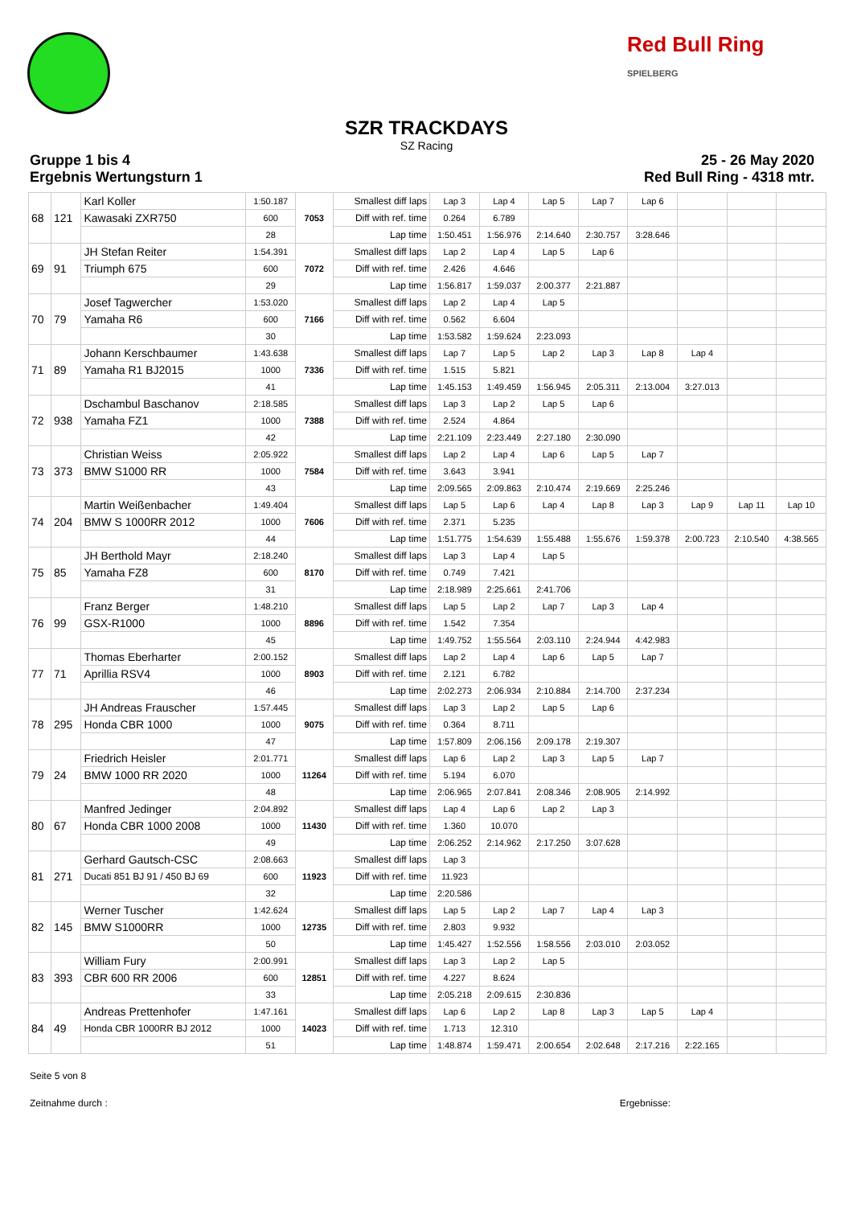Red Bull Ring
SPIELBERG
SZR TRACKDAYS
SZ Racing
Gruppe 1 bis 4
Ergebnis Wertungsturn 1
25 - 26 May 2020
Red Bull Ring - 4318 mtr.
| 68 | 121 | Karl Koller | 1:50.187 | 7053 | Smallest diff laps | Lap 3 | Lap 4 | Lap 5 | Lap 7 | Lap 6 | | | |
| | | Kawasaki ZXR750 | 600 | | Diff with ref. time | 0.264 | 6.789 | | | | | | |
| | | | 28 | | Lap time | 1:50.451 | 1:56.976 | 2:14.640 | 2:30.757 | 3:28.646 | | | |
| 69 | 91 | JH Stefan Reiter | 1:54.391 | 7072 | Smallest diff laps | Lap 2 | Lap 4 | Lap 5 | Lap 6 | | | | |
| | | Triumph 675 | 600 | | Diff with ref. time | 2.426 | 4.646 | | | | | | |
| | | | 29 | | Lap time | 1:56.817 | 1:59.037 | 2:00.377 | 2:21.887 | | | | |
| 70 | 79 | Josef Tagwercher | 1:53.020 | 7166 | Smallest diff laps | Lap 2 | Lap 4 | Lap 5 | | | | | |
| | | Yamaha R6 | 600 | | Diff with ref. time | 0.562 | 6.604 | | | | | | |
| | | | 30 | | Lap time | 1:53.582 | 1:59.624 | 2:23.093 | | | | | |
| 71 | 89 | Johann Kerschbaumer | 1:43.638 | 7336 | Smallest diff laps | Lap 7 | Lap 5 | Lap 2 | Lap 3 | Lap 8 | Lap 4 | | |
| | | Yamaha R1 BJ2015 | 1000 | | Diff with ref. time | 1.515 | 5.821 | | | | | | |
| | | | 41 | | Lap time | 1:45.153 | 1:49.459 | 1:56.945 | 2:05.311 | 2:13.004 | 3:27.013 | | |
| 72 | 938 | Dschambul Baschanov | 2:18.585 | 7388 | Smallest diff laps | Lap 3 | Lap 2 | Lap 5 | Lap 6 | | | | |
| | | Yamaha FZ1 | 1000 | | Diff with ref. time | 2.524 | 4.864 | | | | | | |
| | | | 42 | | Lap time | 2:21.109 | 2:23.449 | 2:27.180 | 2:30.090 | | | | |
| 73 | 373 | Christian Weiss | 2:05.922 | 7584 | Smallest diff laps | Lap 2 | Lap 4 | Lap 6 | Lap 5 | Lap 7 | | | |
| | | BMW S1000 RR | 1000 | | Diff with ref. time | 3.643 | 3.941 | | | | | | |
| | | | 43 | | Lap time | 2:09.565 | 2:09.863 | 2:10.474 | 2:19.669 | 2:25.246 | | | |
| 74 | 204 | Martin Weißenbacher | 1:49.404 | 7606 | Smallest diff laps | Lap 5 | Lap 6 | Lap 4 | Lap 8 | Lap 3 | Lap 9 | Lap 11 | Lap 10 |
| | | BMW S 1000RR 2012 | 1000 | | Diff with ref. time | 2.371 | 5.235 | | | | | | |
| | | | 44 | | Lap time | 1:51.775 | 1:54.639 | 1:55.488 | 1:55.676 | 1:59.378 | 2:00.723 | 2:10.540 | 4:38.565 |
| 75 | 85 | JH Berthold Mayr | 2:18.240 | 8170 | Smallest diff laps | Lap 3 | Lap 4 | Lap 5 | | | | | |
| | | Yamaha FZ8 | 600 | | Diff with ref. time | 0.749 | 7.421 | | | | | | |
| | | | 31 | | Lap time | 2:18.989 | 2:25.661 | 2:41.706 | | | | | |
| 76 | 99 | Franz Berger | 1:48.210 | 8896 | Smallest diff laps | Lap 5 | Lap 2 | Lap 7 | Lap 3 | Lap 4 | | | |
| | | GSX-R1000 | 1000 | | Diff with ref. time | 1.542 | 7.354 | | | | | | |
| | | | 45 | | Lap time | 1:49.752 | 1:55.564 | 2:03.110 | 2:24.944 | 4:42.983 | | | |
| 77 | 71 | Thomas Eberharter | 2:00.152 | 8903 | Smallest diff laps | Lap 2 | Lap 4 | Lap 6 | Lap 5 | Lap 7 | | | |
| | | Aprillia RSV4 | 1000 | | Diff with ref. time | 2.121 | 6.782 | | | | | | |
| | | | 46 | | Lap time | 2:02.273 | 2:06.934 | 2:10.884 | 2:14.700 | 2:37.234 | | | |
| 78 | 295 | JH Andreas Frauscher | 1:57.445 | 9075 | Smallest diff laps | Lap 3 | Lap 2 | Lap 5 | Lap 6 | | | | |
| | | Honda CBR 1000 | 1000 | | Diff with ref. time | 0.364 | 8.711 | | | | | | |
| | | | 47 | | Lap time | 1:57.809 | 2:06.156 | 2:09.178 | 2:19.307 | | | | |
| 79 | 24 | Friedrich Heisler | 2:01.771 | 11264 | Smallest diff laps | Lap 6 | Lap 2 | Lap 3 | Lap 5 | Lap 7 | | | |
| | | BMW 1000 RR 2020 | 1000 | | Diff with ref. time | 5.194 | 6.070 | | | | | | |
| | | | 48 | | Lap time | 2:06.965 | 2:07.841 | 2:08.346 | 2:08.905 | 2:14.992 | | | |
| 80 | 67 | Manfred Jedinger | 2:04.892 | 11430 | Smallest diff laps | Lap 4 | Lap 6 | Lap 2 | Lap 3 | | | | |
| | | Honda CBR 1000 2008 | 1000 | | Diff with ref. time | 1.360 | 10.070 | | | | | | |
| | | | 49 | | Lap time | 2:06.252 | 2:14.962 | 2:17.250 | 3:07.628 | | | | |
| 81 | 271 | Gerhard Gautsch-CSC | 2:08.663 | 11923 | Smallest diff laps | Lap 3 | | | | | | | |
| | | Ducati 851 BJ 91 / 450 BJ 69 | 600 | | Diff with ref. time | 11.923 | | | | | | | |
| | | | 32 | | Lap time | 2:20.586 | | | | | | | |
| 82 | 145 | Werner Tuscher | 1:42.624 | 12735 | Smallest diff laps | Lap 5 | Lap 2 | Lap 7 | Lap 4 | Lap 3 | | | |
| | | BMW S1000RR | 1000 | | Diff with ref. time | 2.803 | 9.932 | | | | | | |
| | | | 50 | | Lap time | 1:45.427 | 1:52.556 | 1:58.556 | 2:03.010 | 2:03.052 | | | |
| 83 | 393 | William Fury | 2:00.991 | 12851 | Smallest diff laps | Lap 3 | Lap 2 | Lap 5 | | | | | |
| | | CBR 600 RR 2006 | 600 | | Diff with ref. time | 4.227 | 8.624 | | | | | | |
| | | | 33 | | Lap time | 2:05.218 | 2:09.615 | 2:30.836 | | | | | |
| 84 | 49 | Andreas Prettenhofer | 1:47.161 | 14023 | Smallest diff laps | Lap 6 | Lap 2 | Lap 8 | Lap 3 | Lap 5 | Lap 4 | | |
| | | Honda CBR 1000RR BJ 2012 | 1000 | | Diff with ref. time | 1.713 | 12.310 | | | | | | |
| | | | 51 | | Lap time | 1:48.874 | 1:59.471 | 2:00.654 | 2:02.648 | 2:17.216 | 2:22.165 | | |
Seite 5 von 8
Zeitnahme durch : Ergebnisse: